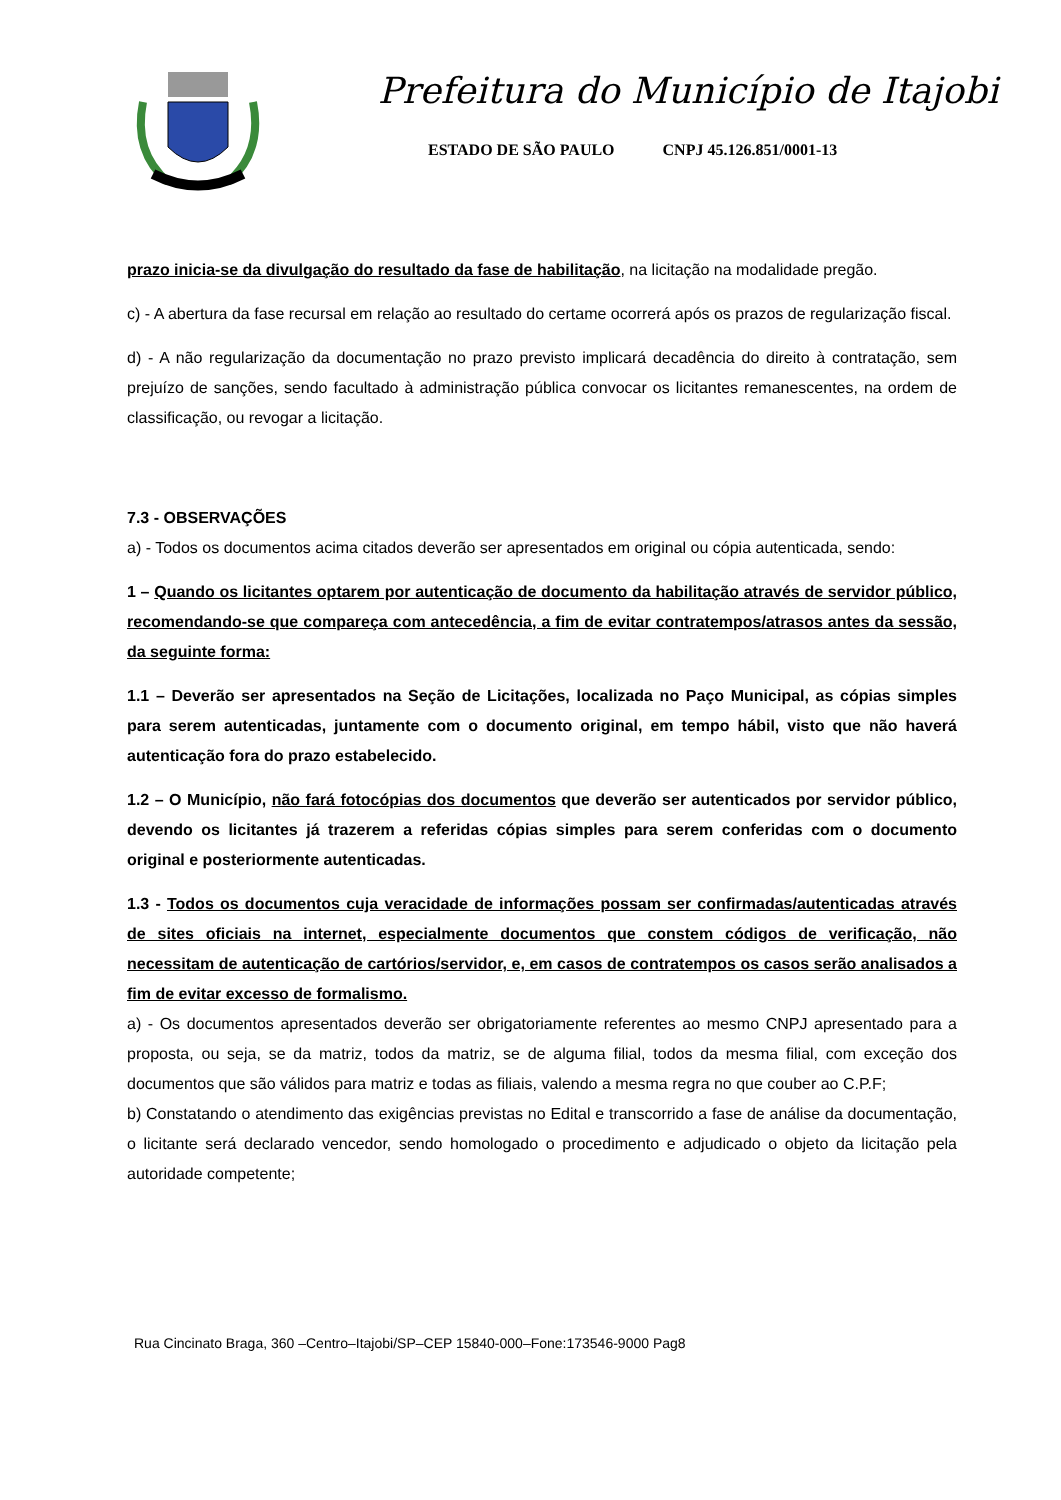Prefeitura do Município de Itajobi
ESTADO DE SÃO PAULO CNPJ 45.126.851/0001-13
prazo inicia-se da divulgação do resultado da fase de habilitação, na licitação na modalidade pregão.
c) - A abertura da fase recursal em relação ao resultado do certame ocorrerá após os prazos de regularização fiscal.
d) - A não regularização da documentação no prazo previsto implicará decadência do direito à contratação, sem prejuízo de sanções, sendo facultado à administração pública convocar os licitantes remanescentes, na ordem de classificação, ou revogar a licitação.
7.3 - OBSERVAÇÕES
a) - Todos os documentos acima citados deverão ser apresentados em original ou cópia autenticada, sendo:
1 – Quando os licitantes optarem por autenticação de documento da habilitação através de servidor público, recomendando-se que compareça com antecedência, a fim de evitar contratempos/atrasos antes da sessão, da seguinte forma:
1.1 – Deverão ser apresentados na Seção de Licitações, localizada no Paço Municipal, as cópias simples para serem autenticadas, juntamente com o documento original, em tempo hábil, visto que não haverá autenticação fora do prazo estabelecido.
1.2 – O Município, não fará fotocópias dos documentos que deverão ser autenticados por servidor público, devendo os licitantes já trazerem a referidas cópias simples para serem conferidas com o documento original e posteriormente autenticadas.
1.3 - Todos os documentos cuja veracidade de informações possam ser confirmadas/autenticadas através de sites oficiais na internet, especialmente documentos que constem códigos de verificação, não necessitam de autenticação de cartórios/servidor, e, em casos de contratempos os casos serão analisados a fim de evitar excesso de formalismo.
a) - Os documentos apresentados deverão ser obrigatoriamente referentes ao mesmo CNPJ apresentado para a proposta, ou seja, se da matriz, todos da matriz, se de alguma filial, todos da mesma filial, com exceção dos documentos que são válidos para matriz e todas as filiais, valendo a mesma regra no que couber ao C.P.F;
b) Constatando o atendimento das exigências previstas no Edital e transcorrido a fase de análise da documentação, o licitante será declarado vencedor, sendo homologado o procedimento e adjudicado o objeto da licitação pela autoridade competente;
Rua Cincinato Braga, 360 –Centro–Itajobi/SP–CEP 15840-000–Fone:173546-9000 Pag8